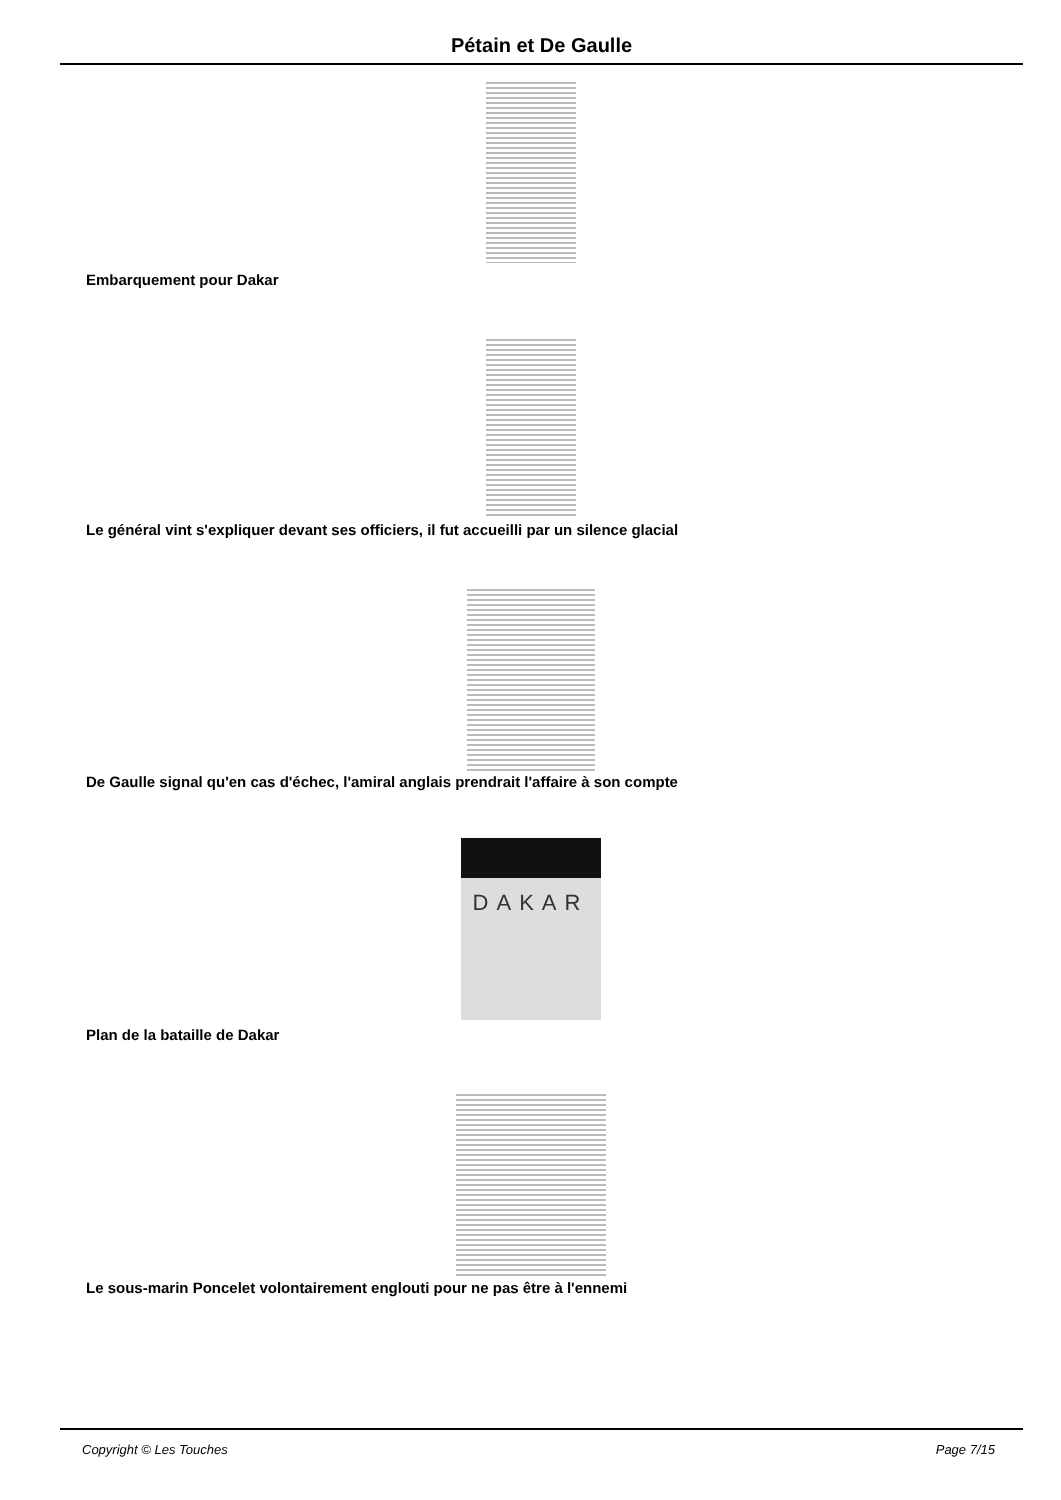Pétain et De Gaulle
Embarquement pour Dakar
Le général vint s'expliquer devant ses officiers, il fut accueilli par un silence glacial
De Gaulle signal qu'en cas d'échec, l'amiral anglais prendrait l'affaire à son compte
DAKAR
Plan de la bataille de Dakar
Le sous-marin Poncelet volontairement englouti pour ne pas être à l'ennemi
Copyright © Les Touches Page 7/15